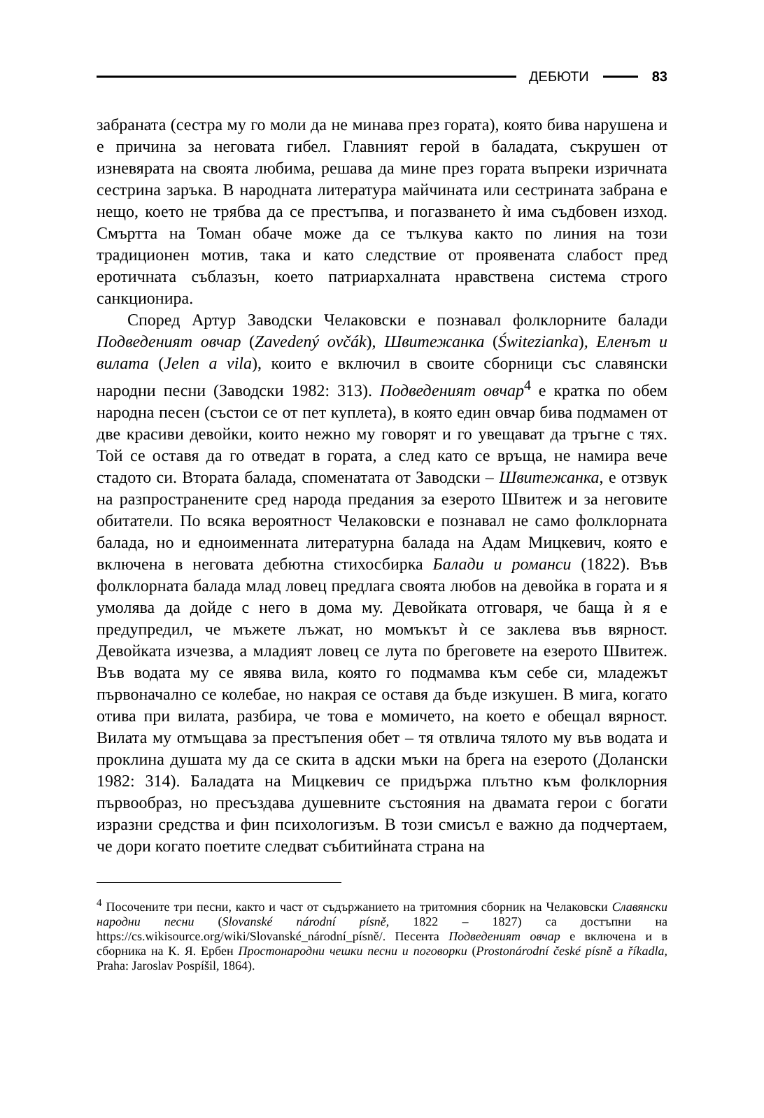ДЕБЮТИ 83
забраната (сестра му го моли да не минава през гората), която бива нарушена и е причина за неговата гибел. Главният герой в баладата, съкрушен от изневярата на своята любима, решава да мине през гората въпреки изричната сестрина заръка. В народната литература майчината или сестрината забрана е нещо, което не трябва да се престъпва, и погазването ѝ има съдбовен изход. Смъртта на Томан обаче може да се тълкува както по линия на този традиционен мотив, така и като следствие от проявената слабост пред еротичната съблазън, което патриархалната нравствена система строго санкционира.
Според Артур Заводски Челаковски е познавал фолклорните балади Подведеният овчар (Zavedený ovčák), Швитежанка (Świtezianka), Еленът и вилата (Jelen a vila), които е включил в своите сборници със славянски народни песни (Заводски 1982: 313). Подведеният овчар<sup>4</sup> е кратка по обем народна песен (състои се от пет куплета), в която един овчар бива подмамен от две красиви девойки, които нежно му говорят и го увещават да тръгне с тях. Той се оставя да го отведат в гората, а след като се връща, не намира вече стадото си. Втората балада, споменатата от Заводски – Швитежанка, е отзвук на разпространените сред народа предания за езерото Швитеж и за неговите обитатели. По всяка вероятност Челаковски е познавал не само фолклорната балада, но и едноименната литературна балада на Адам Мицкевич, която е включена в неговата дебютна стихосбирка Балади и романси (1822). Във фолклорната балада млад ловец предлага своята любов на девойка в гората и я умолява да дойде с него в дома му. Девойката отговаря, че баща ѝ я е предупредил, че мъжете лъжат, но момъкът ѝ се заклева във вярност. Девойката изчезва, а младият ловец се лута по бреговете на езерото Швитеж. Във водата му се явява вила, която го подмамва към себе си, младежът първоначално се колебае, но накрая се оставя да бъде изкушен. В мига, когато отива при вилата, разбира, че това е момичето, на което е обещал вярност. Вилата му отмъщава за престъпения обет – тя отвлича тялото му във водата и проклина душата му да се скита в адски мъки на брега на езерото (Долански 1982: 314). Баладата на Мицкевич се придържа плътно към фолклорния първообраз, но пресъздава душевните състояния на двамата герои с богати изразни средства и фин психологизъм. В този смисъл е важно да подчертаем, че дори когато поетите следват събитийната страна на
<sup>4</sup> Посочените три песни, както и част от съдържанието на тритомния сборник на Челаковски Славянски народни песни (Slovanské národní písně, 1822 – 1827) са достъпни на https://cs.wikisource.org/wiki/Slovanské_národní_písně/. Песента Подведеният овчар е включена и в сборника на К. Я. Ербен Простонародни чешки песни и поговорки (Prostonárodní české písně a říkadla, Praha: Jaroslav Pospíšil, 1864).